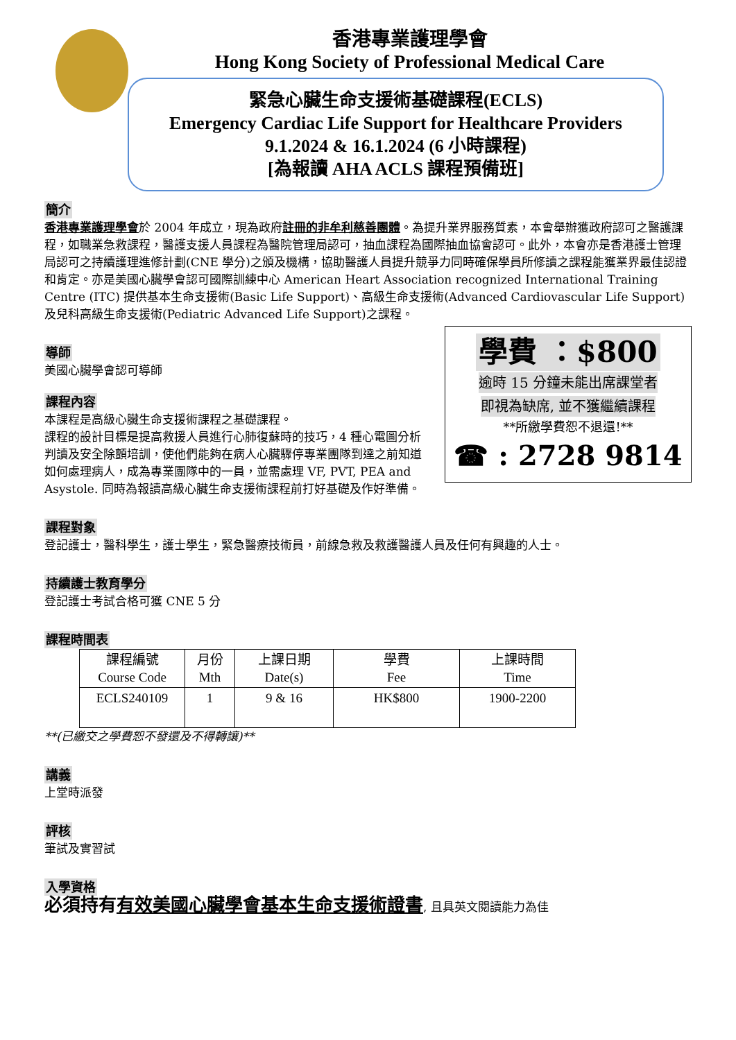香港專業護理學會
Hong Kong Society of Professional Medical Care
緊急心臟生命支援術基礎課程(ECLS)
Emergency Cardiac Life Support for Healthcare Providers
9.1.2024 & 16.1.2024 (6 小時課程)
[為報讀 AHA ACLS 課程預備班]
簡介
香港專業護理學會於 2004 年成立，現為政府註冊的非牟利慈善團體。為提升業界服務質素，本會舉辦獲政府認可之醫護課程，如職業急救課程，醫護支援人員課程為醫院管理局認可，抽血課程為國際抽血協會認可。此外，本會亦是香港護士管理局認可之持續護理進修計劃(CNE 學分)之頒及機構，協助醫護人員提升競爭力同時確保學員所修讀之課程能獲業界最佳認證和肯定。亦是美國心臟學會認可國際訓練中心 American Heart Association recognized International Training Centre (ITC) 提供基本生命支援術(Basic Life Support)、高級生命支援術(Advanced Cardiovascular Life Support) 及兒科高級生命支援術(Pediatric Advanced Life Support)之課程。
學費 ：$800
逾時 15 分鐘未能出席課堂者
即視為缺席, 並不獲繼續課程
**所繳學費恕不退還!**
☎ : 2728 9814
導師
美國心臟學會認可導師
課程內容
本課程是高級心臟生命支援術課程之基礎課程。
課程的設計目標是提高救援人員進行心肺復蘇時的技巧，4 種心電圖分析判讀及安全除顫培訓，使他們能夠在病人心臟驟停專業團隊到達之前知道如何處理病人，成為專業團隊中的一員，並需處理 VF, PVT, PEA and Asystole. 同時為報讀高級心臟生命支援術課程前打好基礎及作好準備。
課程對象
登記護士，醫科學生，護士學生，緊急醫療技術員，前線急救及救護醫護人員及任何有興趣的人士。
持續護士教育學分
登記護士考試合格可獲 CNE 5 分
課程時間表
| 課程編號 Course Code | 月份 Mth | 上課日期 Date(s) | 學費 Fee | 上課時間 Time |
| --- | --- | --- | --- | --- |
| ECLS240109 | 1 | 9 & 16 | HK$800 | 1900-2200 |
**(已繳交之學費恕不發還及不得轉讓)**
講義
上堂時派發
評核
筆試及實習試
入學資格
必須持有有效美國心臟學會基本生命支援術證書, 且具英文閱讀能力為佳